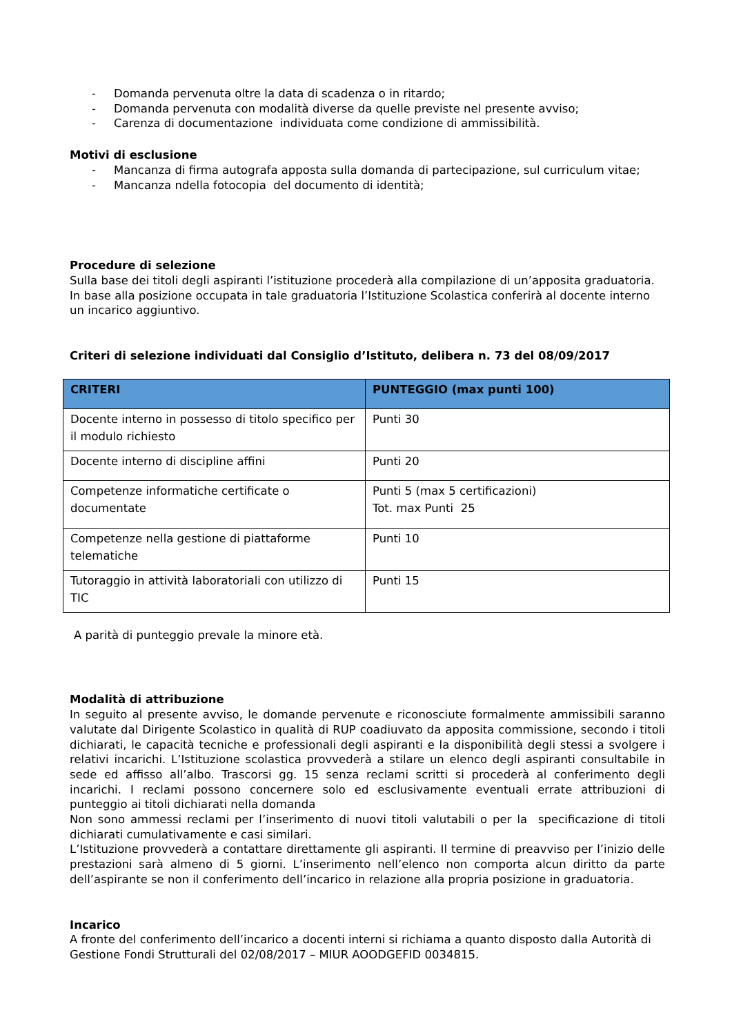- Domanda pervenuta oltre la data di scadenza o in ritardo;
- Domanda pervenuta con modalità diverse da quelle previste nel presente avviso;
- Carenza di documentazione individuata come condizione di ammissibilità.
Motivi di esclusione
- Mancanza di firma autografa apposta sulla domanda di partecipazione, sul curriculum vitae;
- Mancanza ndella fotocopia del documento di identità;
Procedure di selezione
Sulla base dei titoli degli aspiranti l’istituzione procederà alla compilazione di un’apposita graduatoria. In base alla posizione occupata in tale graduatoria l’Istituzione Scolastica conferirà al docente interno un incarico aggiuntivo.
Criteri di selezione individuati dal Consiglio d’Istituto, delibera n. 73 del 08/09/2017
| CRITERI | PUNTEGGIO (max punti 100) |
| --- | --- |
| Docente interno in possesso di titolo specifico per il modulo richiesto | Punti 30 |
| Docente interno di discipline affini | Punti 20 |
| Competenze informatiche certificate o documentate | Punti 5 (max 5 certificazioni) Tot. max Punti 25 |
| Competenze nella gestione di piattaforme telematiche | Punti 10 |
| Tutoraggio in attività laboratoriali con utilizzo di TIC | Punti 15 |
A parità di punteggio prevale la minore età.
Modalità di attribuzione
In seguito al presente avviso, le domande pervenute e riconosciute formalmente ammissibili saranno valutate dal Dirigente Scolastico in qualità di RUP coadiuvato da apposita commissione, secondo i titoli dichiarati, le capacità tecniche e professionali degli aspiranti e la disponibilità degli stessi a svolgere i relativi incarichi. L’Istituzione scolastica provvederà a stilare un elenco degli aspiranti consultabile in sede ed affisso all’albo. Trascorsi gg. 15 senza reclami scritti si procederà al conferimento degli incarichi. I reclami possono concernere solo ed esclusivamente eventuali errate attribuzioni di punteggio ai titoli dichiarati nella domanda
Non sono ammessi reclami per l’inserimento di nuovi titoli valutabili o per la specificazione di titoli dichiarati cumulativamente e casi similari.
L’Istituzione provvederà a contattare direttamente gli aspiranti. Il termine di preavviso per l’inizio delle prestazioni sarà almeno di 5 giorni. L’inserimento nell’elenco non comporta alcun diritto da parte dell’aspirante se non il conferimento dell’incarico in relazione alla propria posizione in graduatoria.
Incarico
A fronte del conferimento dell’incarico a docenti interni si richiama a quanto disposto dalla Autorità di Gestione Fondi Strutturali del 02/08/2017 – MIUR AOODGEFID 0034815.